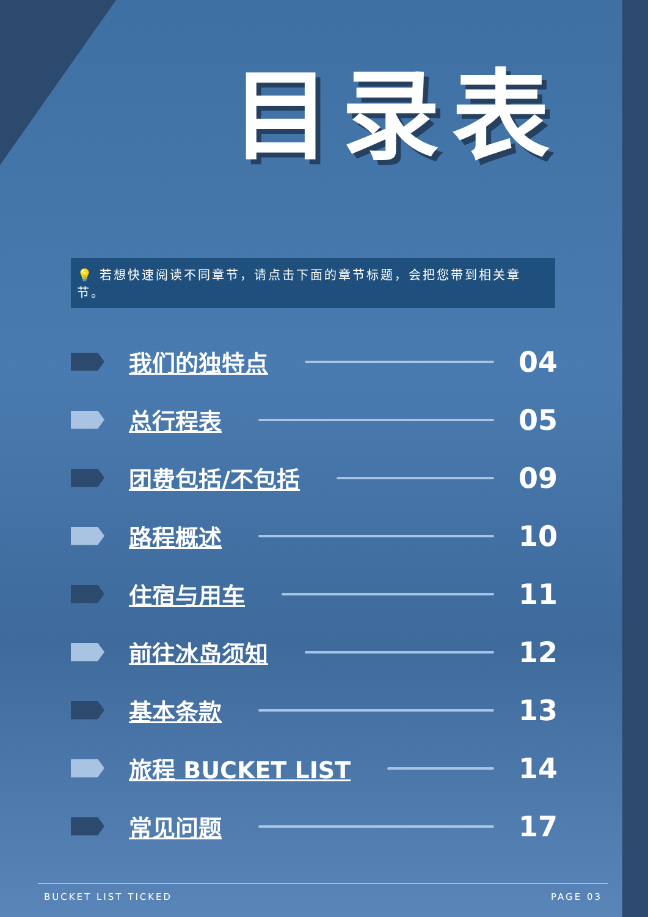目录表
💡 若想快速阅读不同章节，请点击下面的章节标题，会把您带到相关章节。
我们的独特点
04
总行程表
05
团费包括/不包括
09
路程概述
10
住宿与用车
11
前往冰岛须知
12
基本条款
13
旅程 BUCKET LIST
14
常见问题
17
BUCKET LIST TICKED PAGE 03